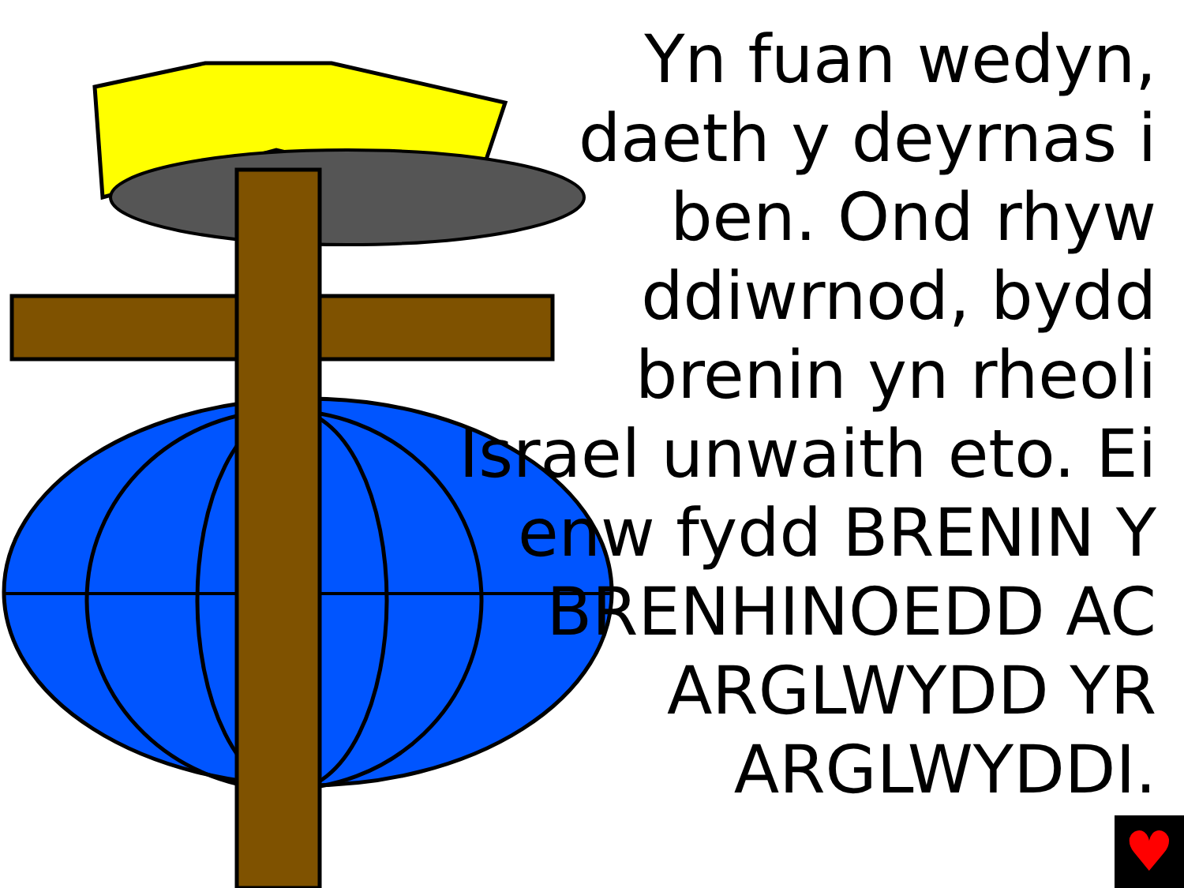Yn fuan wedyn, daeth y deyrnas i ben. Ond rhyw ddiwrnod, bydd brenin yn rheoli Israel unwaith eto. Ei enw fydd BRENIN Y BRENHINOEDD AC ARGLWYDD YR ARGLWYDDI.
♥